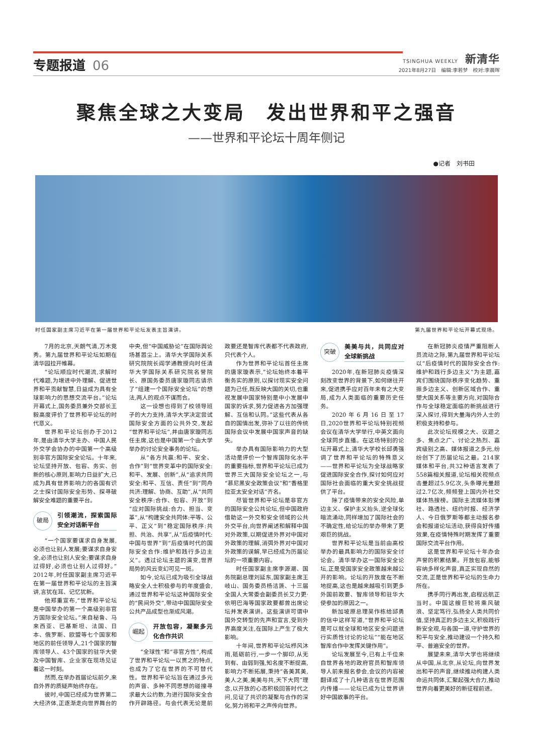专题报道 06
TSINGHUA WEEKLY 新清华
2021年8月27日　编辑:李若梦　校对:李晨晖
聚焦全球之大变局　发出世界和平之强音
——世界和平论坛十周年侧记
●记者　刘书田
时任国家副主席习近平在第一届世界和平论坛发表主旨演讲。 第九届世界和平论坛开幕式现场。
7月的北京,天朗气清,万木竞秀。第九届世界和平论坛如期在清华园拉开帷幕。
“论坛顺应时代潮流,求解时代难题,为增进中外理解、促进世界和平贡献智慧,日益成为具有全球影响力的思想交流平台。”论坛开幕式上,国务委员兼外交部长王毅高度评价了世界和平论坛的时代意义。
世界和平论坛创办于2012年,是由清华大学主办、中国人民外交学会协办的中国第一个高级别非官方国际安全论坛。十年来,论坛坚持开放、包容、务实、创新的核心原则,影响力日益扩大,已成为具有世界影响力的各国有识之士探讨国际安全形势、探寻破解安全难题的重要平台。
破局
引领潮流，探索国际安全对话新平台
“一个国家要谋求自身发展,必须也让别人发展;要谋求自身安全,必须也让别人安全;要谋求自身过得好,必须也让别人过得好。”2012年,时任国家副主席习近平在第一届世界和平论坛的主旨演讲,言犹在耳、记忆犹新。
他郑重宣布,“世界和平论坛是中国举办的第一个高级别非官方国际安全论坛。”来自秘鲁、马来西亚、巴基斯坦、法国、日本、俄罗斯、欧盟等七个国家和地区的前任领导人,21个国家的智库领导人、43个国家的驻华大使及中国智库、企业家在现场见证着这一时刻。
然而,在举办首届论坛前夕,来自外界的质疑声始终存在。
彼时,中国已经成为世界第二大经济体,正逐渐走向世界舞台的中央,但“中国威胁论”在国际舆论场甚嚣尘上。清华大学国际关系研究院院长阎学通教授向时任清华大学国际关系研究院名誉院长、原国务委员唐家璇同志请示了“组建一个国际安全论坛”的想法,两人的观点不谋而合。
这一设想也得到了校领导班子的大力支持,清华大学决定尝试国际安全方面的公共外交,发起“世界和平论坛”,并由唐家璇同志任主席,这也是中国第一个由大学举办的讨论安全事务的论坛。
从“各方共赢:和平、安全、合作”到“世界变革中的国际安全:和平、发展、创新”,从“追求共同安全:和平、互信、责任”到“同舟共济:理解、协商、互助”,从“共同安全秩序:合作、包容、开放”到“应对国际挑战:合力、担当、变革”,从“构建安全共同体:平等、公平、正义”到“稳定国际秩序:共担、共治、共享”,从“后疫情时代:中国与世界”到“后疫情时代的国际安全合作:维护和践行多边主义”。透过论坛主题的演变,世界局势的风云变幻可见一斑。
如今,论坛已成为吸引全球战略安全人士积极参与的年度盛会,通过世界和平论坛这种国际安全的“民间外交”,带动中国国际安全公共产品成型也渐成风潮。
崛起
开放包容，凝聚多元化合作共识
“全球性”和“非官方性”,构成了世界和平论坛一以贯之的特点,也成为了它在世界的不可替代性。世界和平论坛旨在通过多元的声音、多种不同思想的碰撞寻求最大公约数,为进行国际安全合作开辟路径。与会代表无论是前政要还是智库代表都不代表政府,只代表个人。
作为世界和平论坛首任主席的唐家璇表示,“论坛始终本着平衡务实的原则,以探讨现实安全问题为己任,既反映大国的关切,也重视发展中国家特别是中小发展中国家的诉求,努力促进各方加强理解、互信和认同。”这些代表从各自的国情出发,弥补了以往的传统国际会议中发展中国家声音的缺失。
举办具有国际影响力的大型活动是评价一个智库国际化水平的重要指标,世界和平论坛已成为世界三大国际安全论坛之一,与“慕尼黑安全政策会议”和“香格里拉亚太安全对话”齐名。
尽管世界和平论坛是非官方的国际安全公共论坛,但中国政府借助这一外交和安全领域的公共外交平台,向世界阐述和解释中国对外政策,以期促进外界对中国对外政策的理解,消弭外界对中国对外政策的误解,早已经成为历届论坛的一项重要内容。
时任国家副主席李源潮、国务院副总理刘延东,国家副主席王岐山、国务委员杨洁篪、十三届全国人大常委会副委员长艾力更·依明巴海等国家政要都曾出席论坛并发表演讲。这些演讲可谓中国外交转型的先声和宣言,受到外界高度关注,在国际上产生了极大影响。
十年间,世界和平论坛栉风沐雨,砥砺前行,一步一个脚印,从无到有、由弱到强,知名度不断提高,影响力不断拓展,秉持“各美其美,美人之美,美美与共,天下大同”理念,以开放的心态积极回答时代之问,见证了共识的凝聚与合作的深化,努力将和平之声传向世界。
突破
美美与共，共同应对全球新挑战
2020年,在新冠肺炎疫情深刻改变世界的背景下,如何继往开来,促进携手应对百年未有之大变局,成为人类面临的重要历史任务。
2020年6月16日至17日,2020世界和平论坛特别视频会议在清华大学举行,中英文面向全球同步直播。在这场特别的论坛开幕式上,清华大学校长邱勇强调了世界和平论坛的特殊意义——世界和平论坛为全球战略家促进国际安全合作,探讨如何应对国际社会面临的重大安全挑战提供了平台。
除了疫情带来的安全风险,单边主义、保护主义抬头,逆全球化暗流涌动,同样增加了国际社会的不确定性,给论坛的举办带来了更艰巨的挑战。
世界和平论坛是当前由高校举办的最具影响力的国际安全讨论会。清华举办这一国际安全论坛,正是受国家安全政策越来越公开的影响。论坛的开放度在不断地提高,这也是越来越吸引到更多外国前政要、智库领导和驻华大使参加的原因之一。
新加坡原总理吴作栋给邱勇的信中这样写道,“世界和平论坛是可以就全球和地区安全问题进行实质性讨论的论坛”“能在地区智库合作中发挥关键作用”。
论坛发展至今,已有上千位来自世界各地的政府官员和智库领导人前来报名参会,会议的内容被翻译成了十几种语言在世界范围内传播——论坛已成为让世界讲好中国故事的平台。
在新冠肺炎疫情严重阻断人员流动之际,第九届世界和平论坛以“后疫情时代的国际安全合作:维护和践行多边主义”为主题,嘉宾们围绕国际秩序变化趋势、重振多边主义、创新区域合作、重塑大国关系等主要方向,对国际合作与全球稳定面临的新挑战进行深入探讨,得到大量海内外人士的积极支持和参与。
此次论坛规模之大、议题之多、焦点之广、讨论之热烈、嘉宾级别之高、媒体报道之多元,纷纷创下了历届论坛之最。214家媒体和平台,共32种语言发表了558篇相关报道,论坛相关视频点击量超过5.9亿次,头条曝光量超过2.7亿次,频频登上国内外社交媒体热搜榜。国际主流媒体彭博社、路透社、纽约时报、经济学人、今日俄罗斯等都主动报名参会和报道论坛活动,获得良好传播效果,在疫情特殊时期发挥了重要国际交流平台作用。
这是世界和平论坛十年办会声誉的积累结果。开放包容,能够容纳多样化声音,真正实现自然的交流,正是世界和平论坛的生命力所在。
携手同行再出发,启程远航正当时。中国这艘巨轮将乘风破浪、坚定笃行,弘扬全人类共同价值,坚持真正的多边主义,积极践行新安全观,与各国一道,守护世界的和平与安全,推动建设一个持久和平、普遍安全的世界。
展望未来,清华大学也将继续从中国,从北京,从论坛,向世界发出和平的声音,继续推动构建人类命运共同体,汇聚起强大合力,推动世界向着更美好的新征程前进。